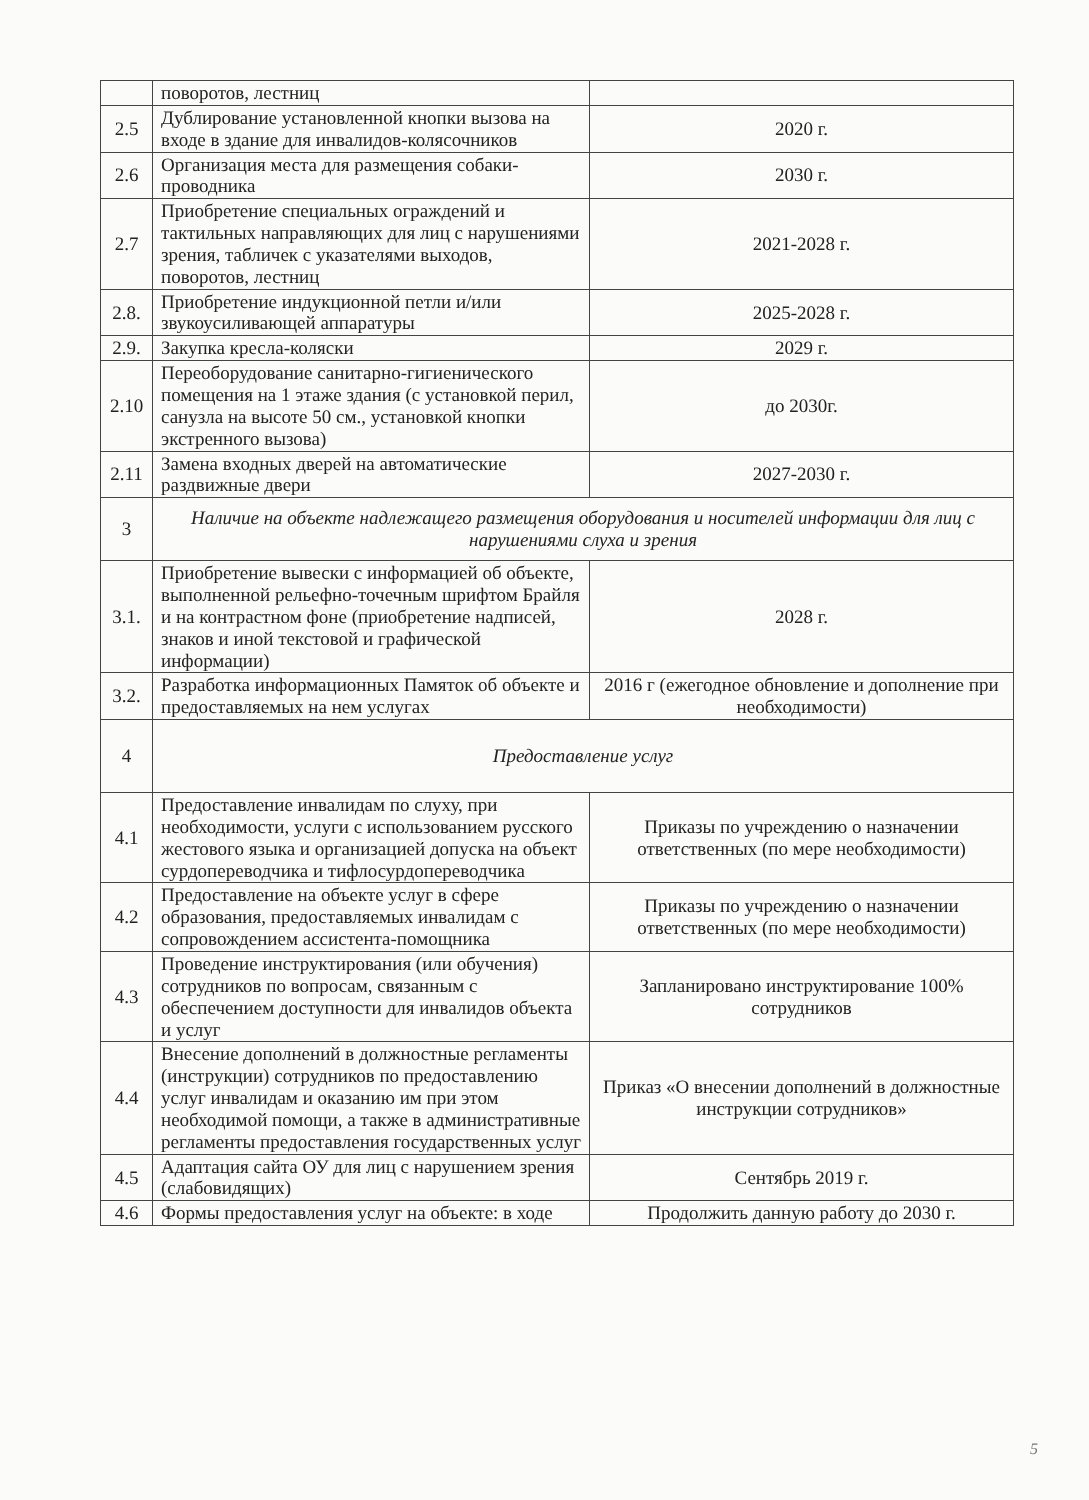| | поворотов, лестниц | |
| 2.5 | Дублирование установленной кнопки вызова на входе в здание для инвалидов-колясочников | 2020 г. |
| 2.6 | Организация места для размещения собаки-проводника | 2030 г. |
| 2.7 | Приобретение специальных ограждений и тактильных направляющих для лиц с нарушениями зрения, табличек с указателями выходов, поворотов, лестниц | 2021-2028 г. |
| 2.8. | Приобретение индукционной петли и/или звукоусиливающей аппаратуры | 2025-2028 г. |
| 2.9. | Закупка кресла-коляски | 2029 г. |
| 2.10 | Переоборудование санитарно-гигиенического помещения на 1 этаже здания (с установкой перил, санузла на высоте 50 см., установкой кнопки экстренного вызова) | до 2030г. |
| 2.11 | Замена входных дверей на автоматические раздвижные двери | 2027-2030 г. |
| 3 | Наличие на объекте надлежащего размещения оборудования и носителей информации для лиц с нарушениями слуха и зрения | |
| 3.1. | Приобретение вывески с информацией об объекте, выполненной рельефно-точечным шрифтом Брайля и на контрастном фоне (приобретение надписей, знаков и иной текстовой и графической информации) | 2028 г. |
| 3.2. | Разработка информационных Памяток об объекте и предоставляемых на нем услугах | 2016 г (ежегодное обновление и дополнение при необходимости) |
| 4 | Предоставление услуг | |
| 4.1 | Предоставление инвалидам по слуху, при необходимости, услуги с использованием русского жестового языка и организацией допуска на объект сурдопереводчика и тифлосурдопереводчика | Приказы по учреждению о назначении ответственных (по мере необходимости) |
| 4.2 | Предоставление на объекте услуг в сфере образования, предоставляемых инвалидам с сопровождением ассистента-помощника | Приказы по учреждению о назначении ответственных (по мере необходимости) |
| 4.3 | Проведение инструктирования (или обучения) сотрудников по вопросам, связанным с обеспечением доступности для инвалидов объекта и услуг | Запланировано инструктирование 100% сотрудников |
| 4.4 | Внесение дополнений в должностные регламенты (инструкции) сотрудников по предоставлению услуг инвалидам и оказанию им при этом необходимой помощи, а также в административные регламенты предоставления государственных услуг | Приказ «О внесении дополнений в должностные инструкции сотрудников» |
| 4.5 | Адаптация сайта ОУ для лиц с нарушением зрения (слабовидящих) | Сентябрь 2019 г. |
| 4.6 | Формы предоставления услуг на объекте: в ходе | Продолжить данную работу до 2030 г. |
5